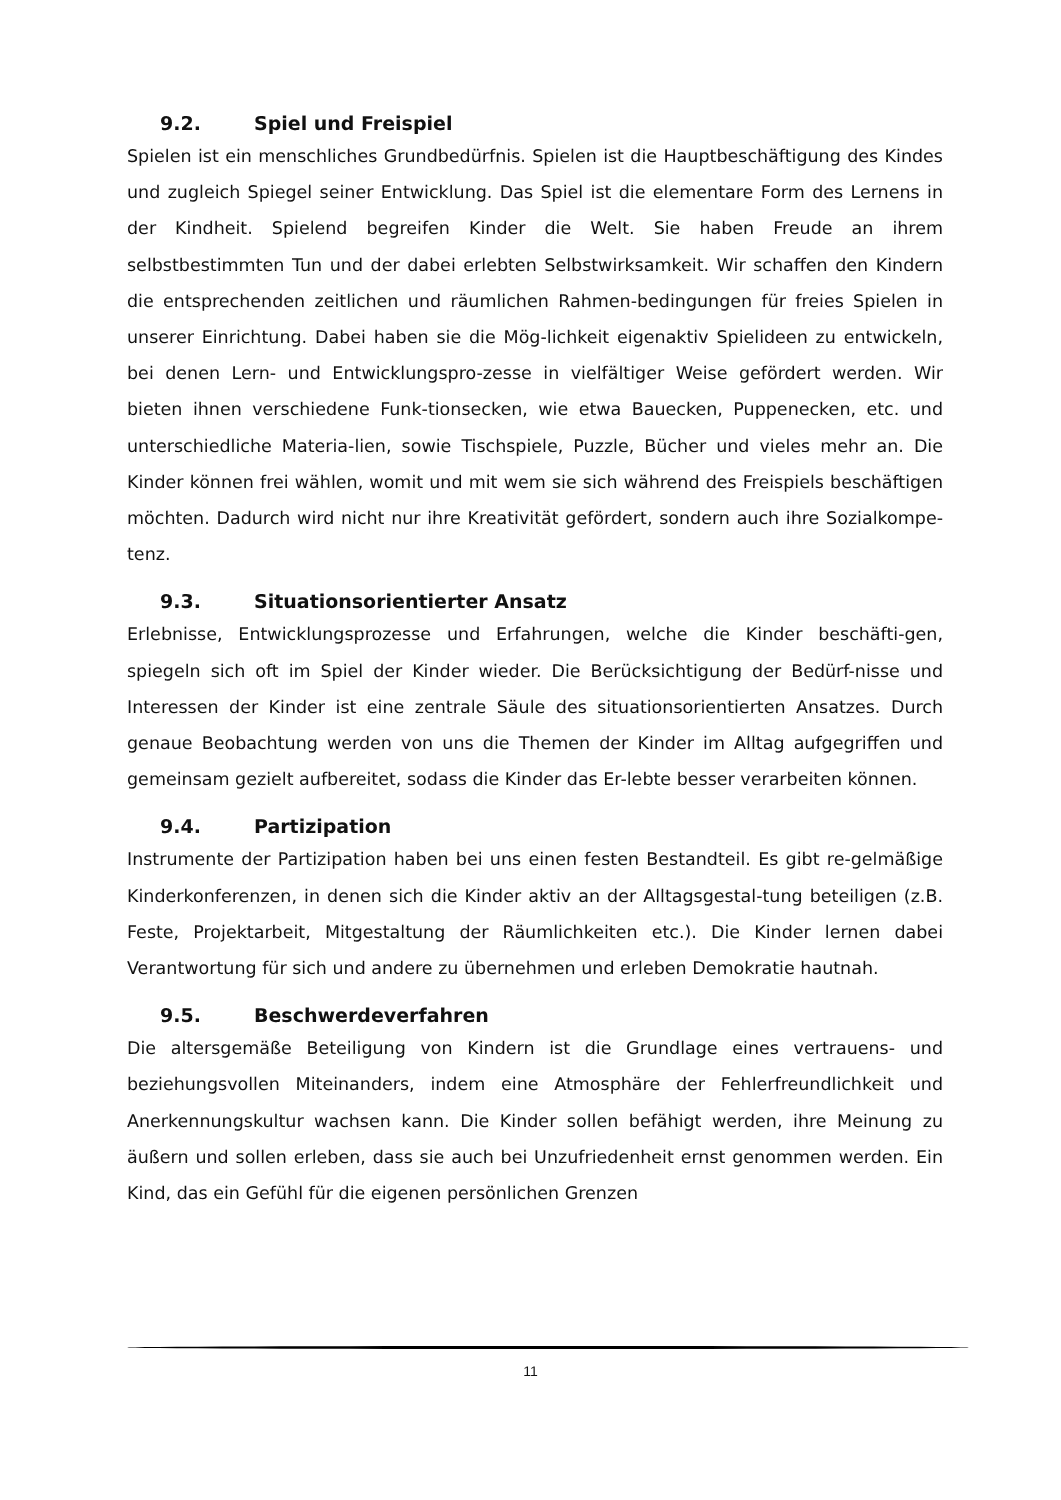9.2. Spiel und Freispiel
Spielen ist ein menschliches Grundbedürfnis. Spielen ist die Hauptbeschäftigung des Kindes und zugleich Spiegel seiner Entwicklung. Das Spiel ist die elementare Form des Lernens in der Kindheit. Spielend begreifen Kinder die Welt. Sie haben Freude an ihrem selbstbestimmten Tun und der dabei erlebten Selbstwirksamkeit. Wir schaffen den Kindern die entsprechenden zeitlichen und räumlichen Rahmen-bedingungen für freies Spielen in unserer Einrichtung. Dabei haben sie die Mög-lichkeit eigenaktiv Spielideen zu entwickeln, bei denen Lern- und Entwicklungspro-zesse in vielfältiger Weise gefördert werden. Wir bieten ihnen verschiedene Funk-tionsecken, wie etwa Bauecken, Puppenecken, etc. und unterschiedliche Materia-lien, sowie Tischspiele, Puzzle, Bücher und vieles mehr an. Die Kinder können frei wählen, womit und mit wem sie sich während des Freispiels beschäftigen möchten. Dadurch wird nicht nur ihre Kreativität gefördert, sondern auch ihre Sozialkompe-tenz.
9.3. Situationsorientierter Ansatz
Erlebnisse, Entwicklungsprozesse und Erfahrungen, welche die Kinder beschäfti-gen, spiegeln sich oft im Spiel der Kinder wieder. Die Berücksichtigung der Bedürf-nisse und Interessen der Kinder ist eine zentrale Säule des situationsorientierten Ansatzes. Durch genaue Beobachtung werden von uns die Themen der Kinder im Alltag aufgegriffen und gemeinsam gezielt aufbereitet, sodass die Kinder das Er-lebte besser verarbeiten können.
9.4. Partizipation
Instrumente der Partizipation haben bei uns einen festen Bestandteil. Es gibt re-gelmäßige Kinderkonferenzen, in denen sich die Kinder aktiv an der Alltagsgestal-tung beteiligen (z.B. Feste, Projektarbeit, Mitgestaltung der Räumlichkeiten etc.). Die Kinder lernen dabei Verantwortung für sich und andere zu übernehmen und erleben Demokratie hautnah.
9.5. Beschwerdeverfahren
Die altersgemäße Beteiligung von Kindern ist die Grundlage eines vertrauens- und beziehungsvollen Miteinanders, indem eine Atmosphäre der Fehlerfreundlichkeit und Anerkennungskultur wachsen kann. Die Kinder sollen befähigt werden, ihre Meinung zu äußern und sollen erleben, dass sie auch bei Unzufriedenheit ernst genommen werden. Ein Kind, das ein Gefühl für die eigenen persönlichen Grenzen
11